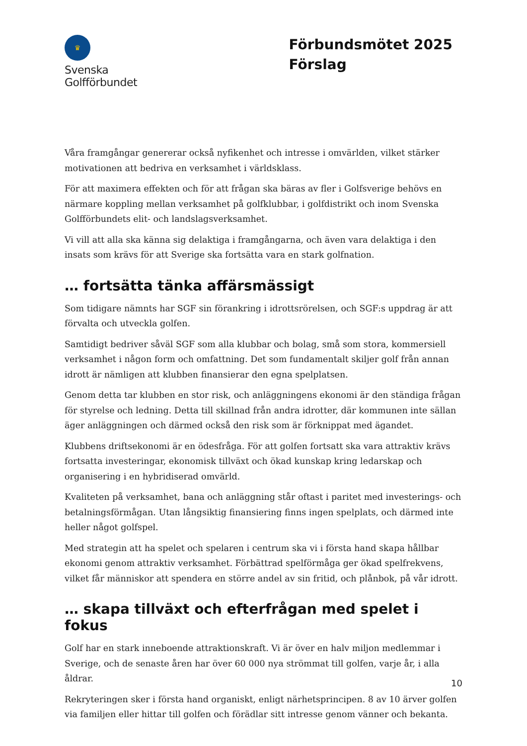♛
Svenska
Golfförbundet
Förbundsmötet 2025
Förslag
Våra framgångar genererar också nyfikenhet och intresse i omvärlden, vilket stärker motivationen att bedriva en verksamhet i världsklass.
För att maximera effekten och för att frågan ska bäras av fler i Golfsverige behövs en närmare koppling mellan verksamhet på golfklubbar, i golfdistrikt och inom Svenska Golfförbundets elit- och landslagsverksamhet.
Vi vill att alla ska känna sig delaktiga i framgångarna, och även vara delaktiga i den insats som krävs för att Sverige ska fortsätta vara en stark golfnation.
… fortsätta tänka affärsmässigt
Som tidigare nämnts har SGF sin förankring i idrottsrörelsen, och SGF:s uppdrag är att förvalta och utveckla golfen.
Samtidigt bedriver såväl SGF som alla klubbar och bolag, små som stora, kommersiell verksamhet i någon form och omfattning. Det som fundamentalt skiljer golf från annan idrott är nämligen att klubben finansierar den egna spelplatsen.
Genom detta tar klubben en stor risk, och anläggningens ekonomi är den ständiga frågan för styrelse och ledning. Detta till skillnad från andra idrotter, där kommunen inte sällan äger anläggningen och därmed också den risk som är förknippat med ägandet.
Klubbens driftsekonomi är en ödesfråga. För att golfen fortsatt ska vara attraktiv krävs fortsatta investeringar, ekonomisk tillväxt och ökad kunskap kring ledarskap och organisering i en hybridiserad omvärld.
Kvaliteten på verksamhet, bana och anläggning står oftast i paritet med investerings- och betalningsförmågan. Utan långsiktig finansiering finns ingen spelplats, och därmed inte heller något golfspel.
Med strategin att ha spelet och spelaren i centrum ska vi i första hand skapa hållbar ekonomi genom attraktiv verksamhet. Förbättrad spelförmåga ger ökad spelfrekvens, vilket får människor att spendera en större andel av sin fritid, och plånbok, på vår idrott.
… skapa tillväxt och efterfrågan med spelet i fokus
Golf har en stark inneboende attraktionskraft. Vi är över en halv miljon medlemmar i Sverige, och de senaste åren har över 60 000 nya strömmat till golfen, varje år, i alla åldrar.
Rekryteringen sker i första hand organiskt, enligt närhetsprincipen. 8 av 10 ärver golfen via familjen eller hittar till golfen och förädlar sitt intresse genom vänner och bekanta.
10